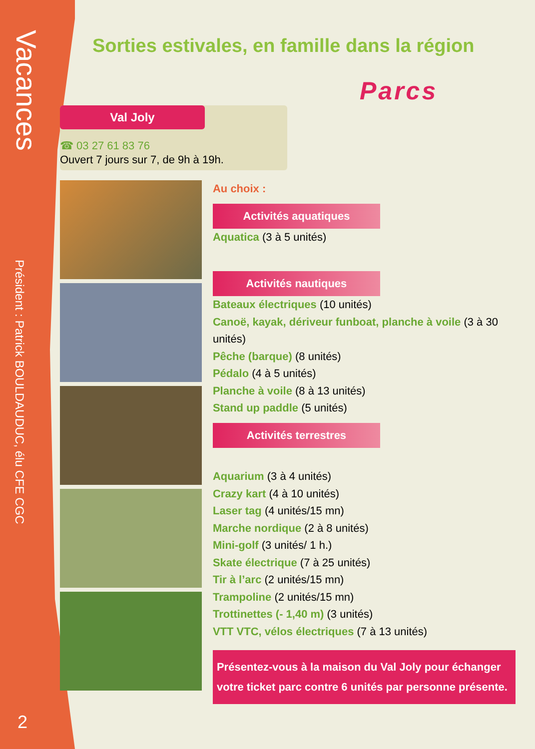Vacances
Président : Patrick BOULDAUDUC, élu CFE CGC
2
Sorties estivales, en famille dans la région
Parcs
Val Joly
☎ 03 27 61 83 76
Ouvert 7 jours sur 7, de 9h à 19h.
Au choix :
Activités aquatiques
Aquatica (3 à 5 unités)
Activités nautiques
Bateaux électriques (10 unités)
Canoë, kayak, dériveur funboat, planche à voile (3 à 30 unités)
Pêche (barque) (8 unités)
Pédalo (4 à 5 unités)
Planche à voile (8 à 13 unités)
Stand up paddle (5 unités)
Activités terrestres
Aquarium (3 à 4 unités)
Crazy kart (4 à 10 unités)
Laser tag (4 unités/15 mn)
Marche nordique (2 à 8 unités)
Mini-golf (3 unités/ 1 h.)
Skate électrique (7 à 25 unités)
Tir à l’arc (2 unités/15 mn)
Trampoline (2 unités/15 mn)
Trottinettes (- 1,40 m) (3 unités)
VTT VTC, vélos électriques (7 à 13 unités)
Présentez-vous à la maison du Val Joly pour échanger votre ticket parc contre 6 unités par personne présente.